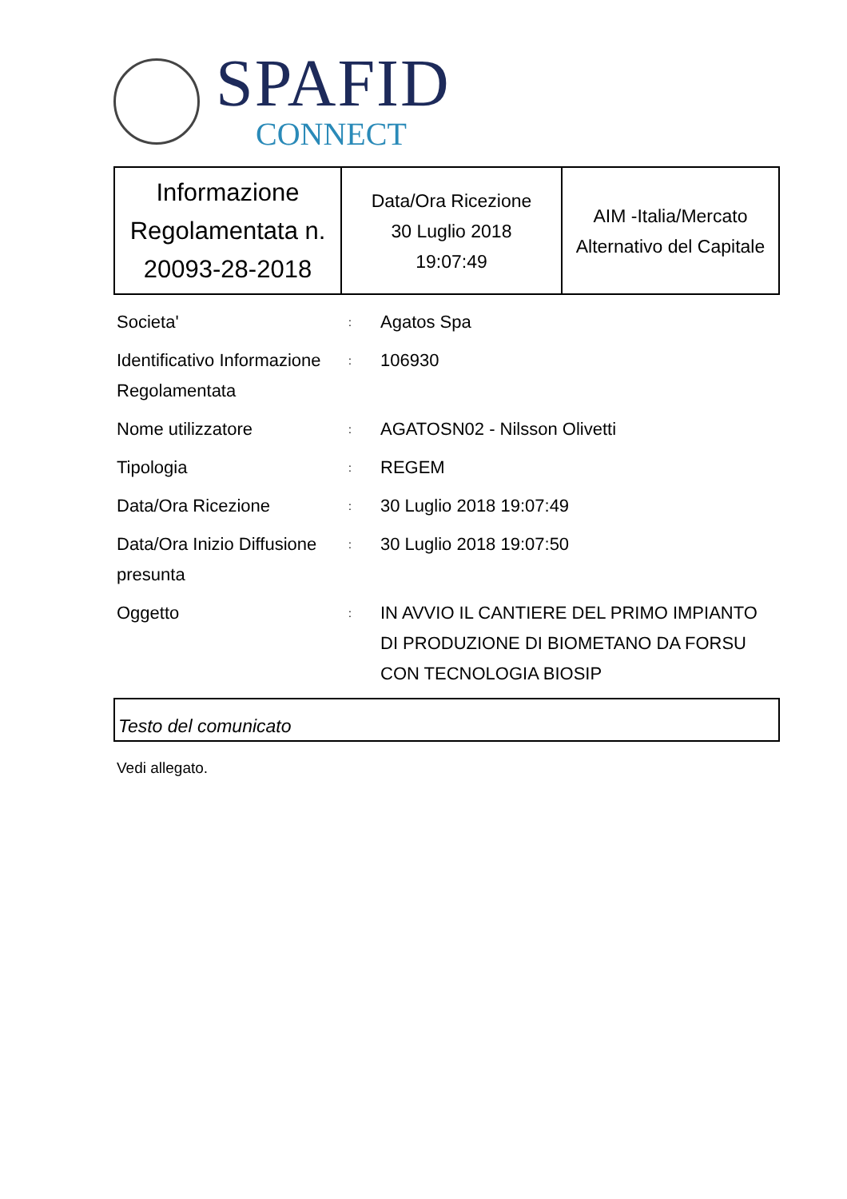SPAFID
CONNECT
| Informazione Regolamentata n. 20093-28-2018 | Data/Ora Ricezione 30 Luglio 2018 19:07:49 | AIM -Italia/Mercato Alternativo del Capitale |
Societa'
:
Agatos Spa
Identificativo Informazione Regolamentata
:
106930
Nome utilizzatore
:
AGATOSN02 - Nilsson Olivetti
Tipologia
:
REGEM
Data/Ora Ricezione
:
30 Luglio 2018 19:07:49
Data/Ora Inizio Diffusione presunta
:
30 Luglio 2018 19:07:50
Oggetto
:
IN AVVIO IL CANTIERE DEL PRIMO IMPIANTO DI PRODUZIONE DI BIOMETANO DA FORSU CON TECNOLOGIA BIOSIP
Testo del comunicato
Vedi allegato.